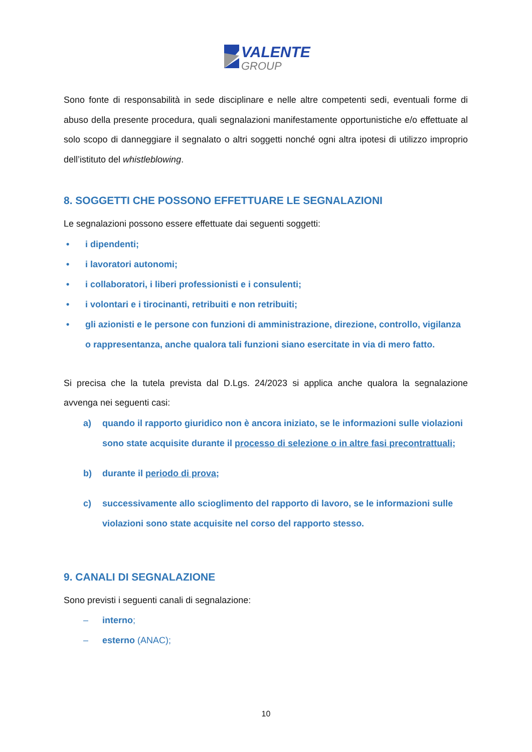VALENTE
GROUP
Sono fonte di responsabilità in sede disciplinare e nelle altre competenti sedi, eventuali forme di abuso della presente procedura, quali segnalazioni manifestamente opportunistiche e/o effettuate al solo scopo di danneggiare il segnalato o altri soggetti nonché ogni altra ipotesi di utilizzo improprio dell’istituto del whistleblowing.
8. SOGGETTI CHE POSSONO EFFETTUARE LE SEGNALAZIONI
Le segnalazioni possono essere effettuate dai seguenti soggetti:
• i dipendenti;
• i lavoratori autonomi;
• i collaboratori, i liberi professionisti e i consulenti;
• i volontari e i tirocinanti, retribuiti e non retribuiti;
• gli azionisti e le persone con funzioni di amministrazione, direzione, controllo, vigilanza o rappresentanza, anche qualora tali funzioni siano esercitate in via di mero fatto.
Si precisa che la tutela prevista dal D.Lgs. 24/2023 si applica anche qualora la segnalazione avvenga nei seguenti casi:
a) quando il rapporto giuridico non è ancora iniziato, se le informazioni sulle violazioni sono state acquisite durante il processo di selezione o in altre fasi precontrattuali;
b) durante il periodo di prova;
c) successivamente allo scioglimento del rapporto di lavoro, se le informazioni sulle violazioni sono state acquisite nel corso del rapporto stesso.
9. CANALI DI SEGNALAZIONE
Sono previsti i seguenti canali di segnalazione:
– interno;
– esterno (ANAC);
10